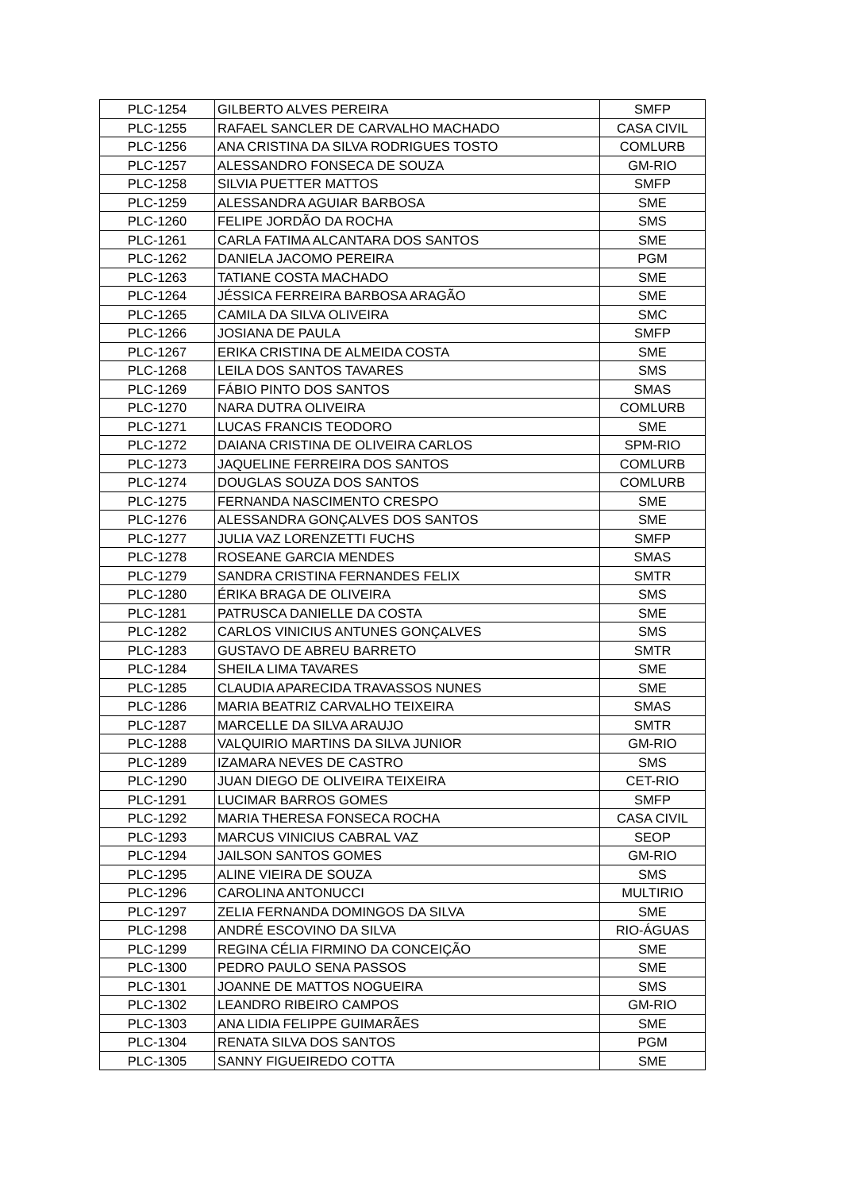| PLC-1254 | GILBERTO ALVES PEREIRA | SMFP |
| PLC-1255 | RAFAEL SANCLER DE CARVALHO MACHADO | CASA CIVIL |
| PLC-1256 | ANA CRISTINA DA SILVA RODRIGUES TOSTO | COMLURB |
| PLC-1257 | ALESSANDRO FONSECA DE SOUZA | GM-RIO |
| PLC-1258 | SILVIA PUETTER MATTOS | SMFP |
| PLC-1259 | ALESSANDRA AGUIAR BARBOSA | SME |
| PLC-1260 | FELIPE JORDÃO DA ROCHA | SMS |
| PLC-1261 | CARLA FATIMA ALCANTARA DOS SANTOS | SME |
| PLC-1262 | DANIELA JACOMO PEREIRA | PGM |
| PLC-1263 | TATIANE COSTA MACHADO | SME |
| PLC-1264 | JÉSSICA FERREIRA BARBOSA ARAGÃO | SME |
| PLC-1265 | CAMILA DA SILVA OLIVEIRA | SMC |
| PLC-1266 | JOSIANA DE PAULA | SMFP |
| PLC-1267 | ERIKA CRISTINA DE ALMEIDA COSTA | SME |
| PLC-1268 | LEILA DOS SANTOS TAVARES | SMS |
| PLC-1269 | FÁBIO PINTO DOS SANTOS | SMAS |
| PLC-1270 | NARA DUTRA OLIVEIRA | COMLURB |
| PLC-1271 | LUCAS FRANCIS TEODORO | SME |
| PLC-1272 | DAIANA CRISTINA DE OLIVEIRA CARLOS | SPM-RIO |
| PLC-1273 | JAQUELINE FERREIRA DOS SANTOS | COMLURB |
| PLC-1274 | DOUGLAS SOUZA DOS SANTOS | COMLURB |
| PLC-1275 | FERNANDA NASCIMENTO CRESPO | SME |
| PLC-1276 | ALESSANDRA GONÇALVES DOS SANTOS | SME |
| PLC-1277 | JULIA VAZ LORENZETTI FUCHS | SMFP |
| PLC-1278 | ROSEANE GARCIA MENDES | SMAS |
| PLC-1279 | SANDRA CRISTINA FERNANDES FELIX | SMTR |
| PLC-1280 | ÉRIKA BRAGA DE OLIVEIRA | SMS |
| PLC-1281 | PATRUSCA DANIELLE DA COSTA | SME |
| PLC-1282 | CARLOS VINICIUS ANTUNES GONÇALVES | SMS |
| PLC-1283 | GUSTAVO DE ABREU BARRETO | SMTR |
| PLC-1284 | SHEILA LIMA TAVARES | SME |
| PLC-1285 | CLAUDIA APARECIDA TRAVASSOS NUNES | SME |
| PLC-1286 | MARIA BEATRIZ CARVALHO TEIXEIRA | SMAS |
| PLC-1287 | MARCELLE DA SILVA ARAUJO | SMTR |
| PLC-1288 | VALQUIRIO MARTINS DA SILVA JUNIOR | GM-RIO |
| PLC-1289 | IZAMARA NEVES DE CASTRO | SMS |
| PLC-1290 | JUAN DIEGO DE OLIVEIRA TEIXEIRA | CET-RIO |
| PLC-1291 | LUCIMAR BARROS GOMES | SMFP |
| PLC-1292 | MARIA THERESA FONSECA ROCHA | CASA CIVIL |
| PLC-1293 | MARCUS VINICIUS CABRAL VAZ | SEOP |
| PLC-1294 | JAILSON SANTOS GOMES | GM-RIO |
| PLC-1295 | ALINE VIEIRA DE SOUZA | SMS |
| PLC-1296 | CAROLINA ANTONUCCI | MULTIRIO |
| PLC-1297 | ZELIA FERNANDA DOMINGOS DA SILVA | SME |
| PLC-1298 | ANDRÉ ESCOVINO DA SILVA | RIO-ÁGUAS |
| PLC-1299 | REGINA CÉLIA FIRMINO DA CONCEIÇÃO | SME |
| PLC-1300 | PEDRO PAULO SENA PASSOS | SME |
| PLC-1301 | JOANNE DE MATTOS NOGUEIRA | SMS |
| PLC-1302 | LEANDRO RIBEIRO CAMPOS | GM-RIO |
| PLC-1303 | ANA LIDIA FELIPPE GUIMARÃES | SME |
| PLC-1304 | RENATA SILVA DOS SANTOS | PGM |
| PLC-1305 | SANNY FIGUEIREDO COTTA | SME |